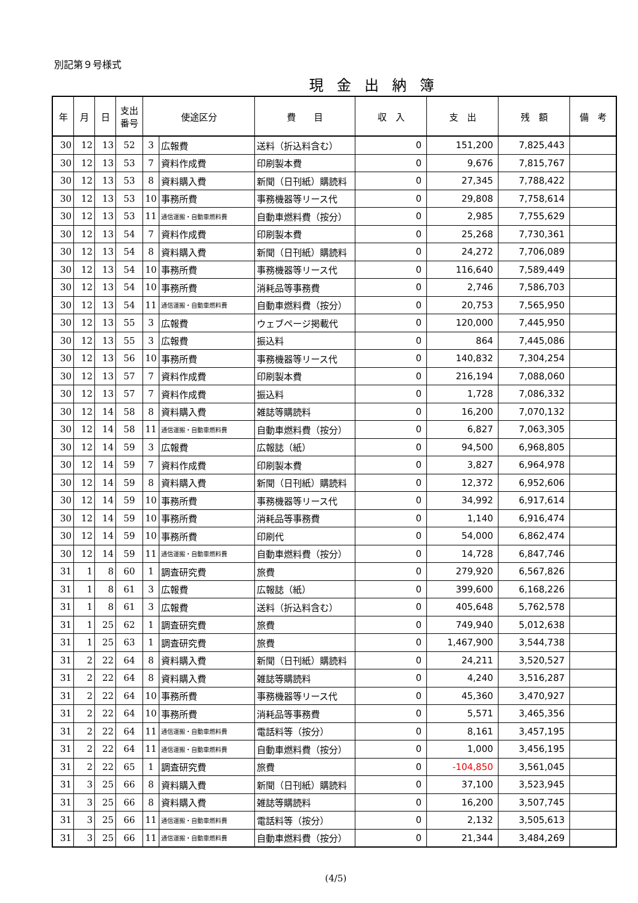別記第９号様式
現金出納簿
| 年 | 月 | 日 | 支出 番号 | 使途区分 | | 費 目 | 収 入 | 支 出 | 残 額 | 備 考 |
| --- | --- | --- | --- | --- | --- | --- | --- | --- | --- | --- |
| 30 | 12 | 13 | 52 | 3 | 広報費 | 送料（折込料含む） | 0 | 151,200 | 7,825,443 | |
| 30 | 12 | 13 | 53 | 7 | 資料作成費 | 印刷製本費 | 0 | 9,676 | 7,815,767 | |
| 30 | 12 | 13 | 53 | 8 | 資料購入費 | 新聞（日刊紙）購読料 | 0 | 27,345 | 7,788,422 | |
| 30 | 12 | 13 | 53 | 10 | 事務所費 | 事務機器等リース代 | 0 | 29,808 | 7,758,614 | |
| 30 | 12 | 13 | 53 | 11 | 通信運搬・自動車燃料費 | 自動車燃料費（按分） | 0 | 2,985 | 7,755,629 | |
| 30 | 12 | 13 | 54 | 7 | 資料作成費 | 印刷製本費 | 0 | 25,268 | 7,730,361 | |
| 30 | 12 | 13 | 54 | 8 | 資料購入費 | 新聞（日刊紙）購読料 | 0 | 24,272 | 7,706,089 | |
| 30 | 12 | 13 | 54 | 10 | 事務所費 | 事務機器等リース代 | 0 | 116,640 | 7,589,449 | |
| 30 | 12 | 13 | 54 | 10 | 事務所費 | 消耗品等事務費 | 0 | 2,746 | 7,586,703 | |
| 30 | 12 | 13 | 54 | 11 | 通信運搬・自動車燃料費 | 自動車燃料費（按分） | 0 | 20,753 | 7,565,950 | |
| 30 | 12 | 13 | 55 | 3 | 広報費 | ウェブページ掲載代 | 0 | 120,000 | 7,445,950 | |
| 30 | 12 | 13 | 55 | 3 | 広報費 | 振込料 | 0 | 864 | 7,445,086 | |
| 30 | 12 | 13 | 56 | 10 | 事務所費 | 事務機器等リース代 | 0 | 140,832 | 7,304,254 | |
| 30 | 12 | 13 | 57 | 7 | 資料作成費 | 印刷製本費 | 0 | 216,194 | 7,088,060 | |
| 30 | 12 | 13 | 57 | 7 | 資料作成費 | 振込料 | 0 | 1,728 | 7,086,332 | |
| 30 | 12 | 14 | 58 | 8 | 資料購入費 | 雑誌等購読料 | 0 | 16,200 | 7,070,132 | |
| 30 | 12 | 14 | 58 | 11 | 通信運搬・自動車燃料費 | 自動車燃料費（按分） | 0 | 6,827 | 7,063,305 | |
| 30 | 12 | 14 | 59 | 3 | 広報費 | 広報誌（紙） | 0 | 94,500 | 6,968,805 | |
| 30 | 12 | 14 | 59 | 7 | 資料作成費 | 印刷製本費 | 0 | 3,827 | 6,964,978 | |
| 30 | 12 | 14 | 59 | 8 | 資料購入費 | 新聞（日刊紙）購読料 | 0 | 12,372 | 6,952,606 | |
| 30 | 12 | 14 | 59 | 10 | 事務所費 | 事務機器等リース代 | 0 | 34,992 | 6,917,614 | |
| 30 | 12 | 14 | 59 | 10 | 事務所費 | 消耗品等事務費 | 0 | 1,140 | 6,916,474 | |
| 30 | 12 | 14 | 59 | 10 | 事務所費 | 印刷代 | 0 | 54,000 | 6,862,474 | |
| 30 | 12 | 14 | 59 | 11 | 通信運搬・自動車燃料費 | 自動車燃料費（按分） | 0 | 14,728 | 6,847,746 | |
| 31 | 1 | 8 | 60 | 1 | 調査研究費 | 旅費 | 0 | 279,920 | 6,567,826 | |
| 31 | 1 | 8 | 61 | 3 | 広報費 | 広報誌（紙） | 0 | 399,600 | 6,168,226 | |
| 31 | 1 | 8 | 61 | 3 | 広報費 | 送料（折込料含む） | 0 | 405,648 | 5,762,578 | |
| 31 | 1 | 25 | 62 | 1 | 調査研究費 | 旅費 | 0 | 749,940 | 5,012,638 | |
| 31 | 1 | 25 | 63 | 1 | 調査研究費 | 旅費 | 0 | 1,467,900 | 3,544,738 | |
| 31 | 2 | 22 | 64 | 8 | 資料購入費 | 新聞（日刊紙）購読料 | 0 | 24,211 | 3,520,527 | |
| 31 | 2 | 22 | 64 | 8 | 資料購入費 | 雑誌等購読料 | 0 | 4,240 | 3,516,287 | |
| 31 | 2 | 22 | 64 | 10 | 事務所費 | 事務機器等リース代 | 0 | 45,360 | 3,470,927 | |
| 31 | 2 | 22 | 64 | 10 | 事務所費 | 消耗品等事務費 | 0 | 5,571 | 3,465,356 | |
| 31 | 2 | 22 | 64 | 11 | 通信運搬・自動車燃料費 | 電話料等（按分） | 0 | 8,161 | 3,457,195 | |
| 31 | 2 | 22 | 64 | 11 | 通信運搬・自動車燃料費 | 自動車燃料費（按分） | 0 | 1,000 | 3,456,195 | |
| 31 | 2 | 22 | 65 | 1 | 調査研究費 | 旅費 | 0 | -104,850 | 3,561,045 | |
| 31 | 3 | 25 | 66 | 8 | 資料購入費 | 新聞（日刊紙）購読料 | 0 | 37,100 | 3,523,945 | |
| 31 | 3 | 25 | 66 | 8 | 資料購入費 | 雑誌等購読料 | 0 | 16,200 | 3,507,745 | |
| 31 | 3 | 25 | 66 | 11 | 通信運搬・自動車燃料費 | 電話料等（按分） | 0 | 2,132 | 3,505,613 | |
| 31 | 3 | 25 | 66 | 11 | 通信運搬・自動車燃料費 | 自動車燃料費（按分） | 0 | 21,344 | 3,484,269 | |
(4/5)